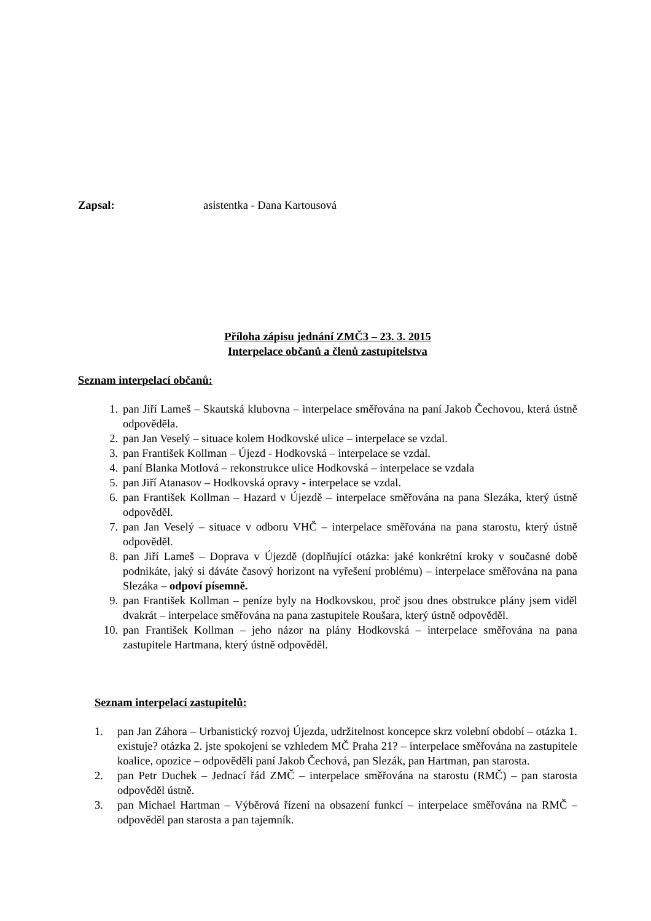Zapsal: asistentka - Dana Kartousová
Příloha zápisu jednání ZMČ3 – 23. 3. 2015
Interpelace občanů a členů zastupitelstva
Seznam interpelací občanů:
1. pan Jiří Lameš – Skautská klubovna – interpelace směřována na paní Jakob Čechovou, která ústně odpověděla.
2. pan Jan Veselý – situace kolem Hodkovské ulice – interpelace se vzdal.
3. pan František Kollman – Újezd - Hodkovská – interpelace se vzdal.
4. paní Blanka Motlová – rekonstrukce ulice Hodkovská – interpelace se vzdala
5. pan Jiří Atanasov – Hodkovská opravy - interpelace se vzdal.
6. pan František Kollman – Hazard v Újezdě – interpelace směřována na pana Slezáka, který ústně odpověděl.
7. pan Jan Veselý – situace v odboru VHČ – interpelace směřována na pana starostu, který ústně odpověděl.
8. pan Jiří Lameš – Doprava v Újezdě (doplňující otázka: jaké konkrétní kroky v současné době podnikáte, jaký si dáváte časový horizont na vyřešení problému) – interpelace směřována na pana Slezáka – odpoví písemně.
9. pan František Kollman – peníze byly na Hodkovskou, proč jsou dnes obstrukce plány jsem viděl dvakrát – interpelace směřována na pana zastupitele Roušara, který ústně odpověděl.
10. pan František Kollman – jeho názor na plány Hodkovská – interpelace směřována na pana zastupitele Hartmana, který ústně odpověděl.
Seznam interpelací zastupitelů:
1. pan Jan Záhora – Urbanistický rozvoj Újezda, udržitelnost koncepce skrz volební období – otázka 1. existuje? otázka 2. jste spokojeni se vzhledem MČ Praha 21? – interpelace směřována na zastupitele koalice, opozice – odpověděli paní Jakob Čechová, pan Slezák, pan Hartman, pan starosta.
2. pan Petr Duchek – Jednací řád ZMČ – interpelace směřována na starostu (RMČ) – pan starosta odpověděl ústně.
3. pan Michael Hartman – Výběrová řízení na obsazení funkcí – interpelace směřována na RMČ – odpověděl pan starosta a pan tajemník.